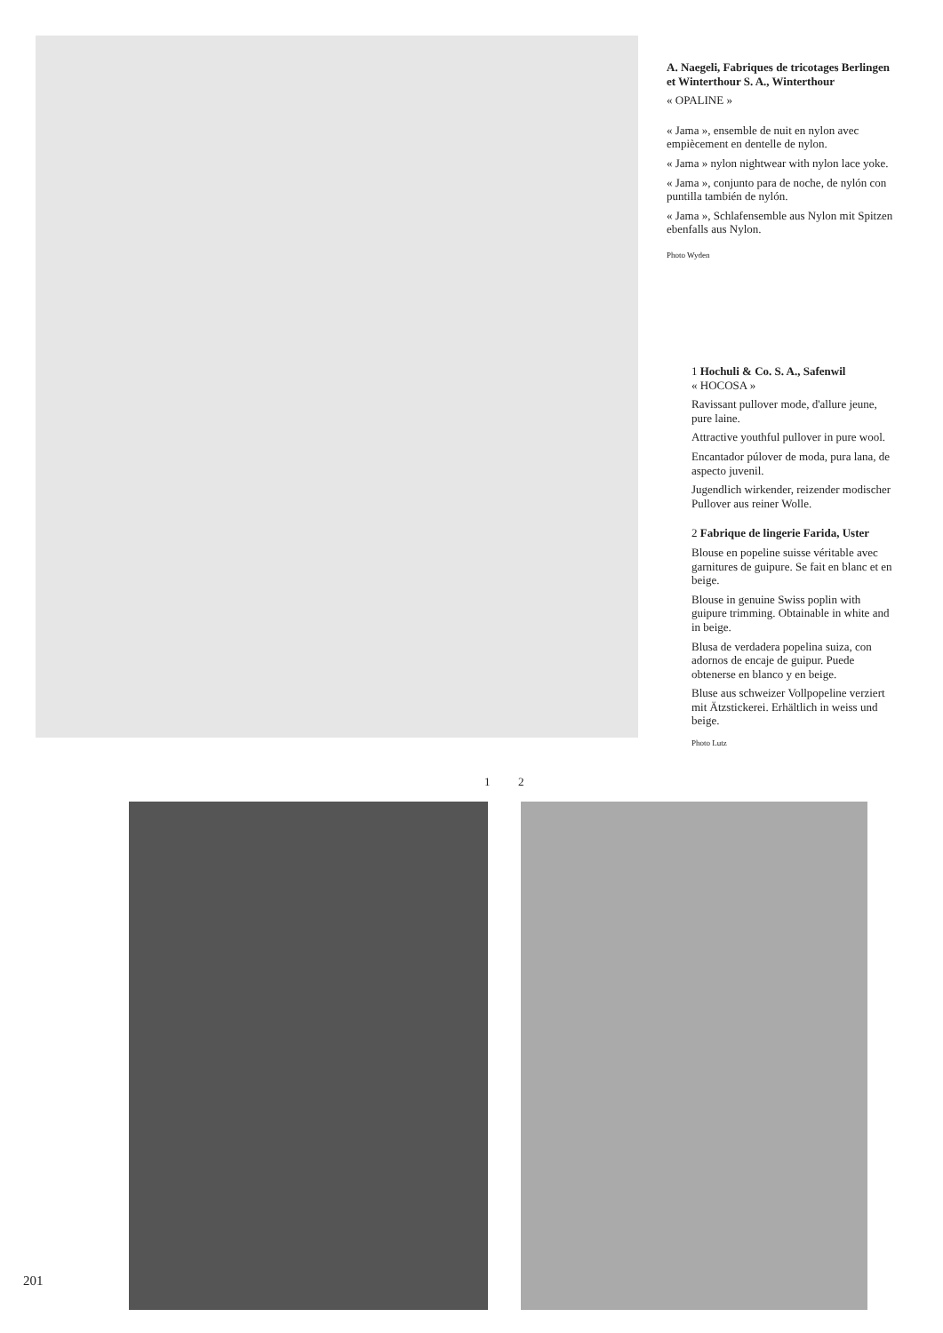A. Naegeli, Fabriques de tricotages Berlingen et Winterthour S. A., Winterthour
« OPALINE »
« Jama », ensemble de nuit en nylon avec empiècement en dentelle de nylon.
« Jama » nylon nightwear with nylon lace yoke.
« Jama », conjunto para de noche, de nylón con puntilla también de nylón.
« Jama », Schlafensemble aus Nylon mit Spitzen ebenfalls aus Nylon.
Photo Wyden
1 Hochuli & Co. S. A., Safenwil
« HOCOSA »
Ravissant pullover mode, d'allure jeune, pure laine.
Attractive youthful pullover in pure wool.
Encantador púlover de moda, pura lana, de aspecto juvenil.
Jugendlich wirkender, reizender modischer Pullover aus reiner Wolle.
2 Fabrique de lingerie Farida, Uster
Blouse en popeline suisse véritable avec garnitures de guipure. Se fait en blanc et en beige.
Blouse in genuine Swiss poplin with guipure trimming. Obtainable in white and in beige.
Blusa de verdadera popelina suiza, con adornos de encaje de guipur. Puede obtenerse en blanco y en beige.
Bluse aus schweizer Vollpopeline verziert mit Ätzstickerei. Erhältlich in weiss und beige.
Photo Lutz
1 2
201